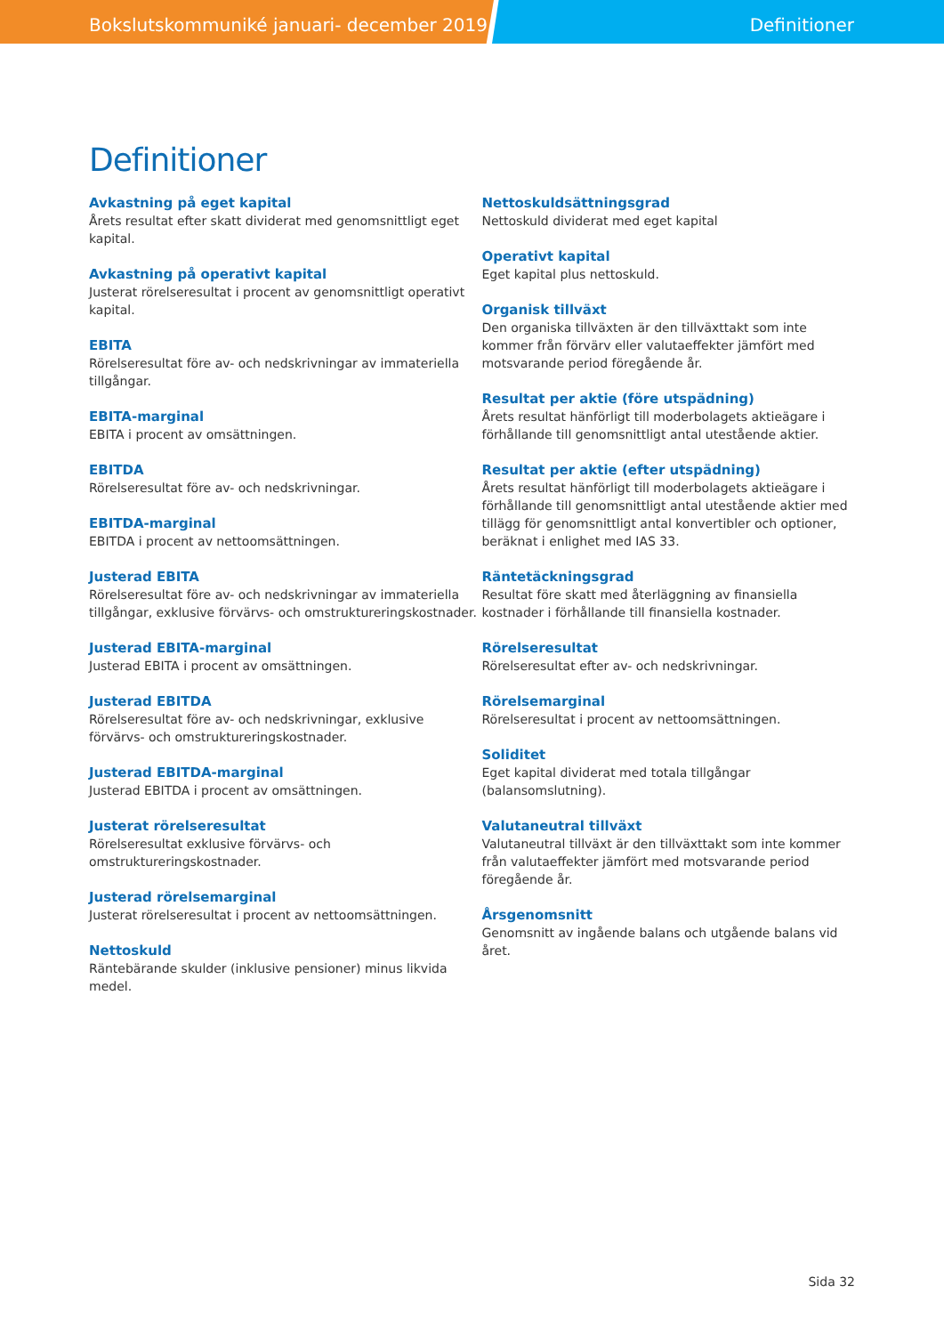Bokslutskommuniké januari- december 2019 Definitioner
Definitioner
Avkastning på eget kapital
Årets resultat efter skatt dividerat med genomsnittligt eget kapital.
Avkastning på operativt kapital
Justerat rörelseresultat i procent av genomsnittligt operativt kapital.
EBITA
Rörelseresultat före av- och nedskrivningar av immateriella tillgångar.
EBITA-marginal
EBITA i procent av omsättningen.
EBITDA
Rörelseresultat före av- och nedskrivningar.
EBITDA-marginal
EBITDA i procent av nettoomsättningen.
Justerad EBITA
Rörelseresultat före av- och nedskrivningar av immateriella tillgångar, exklusive förvärvs- och omstruktureringskostnader.
Justerad EBITA-marginal
Justerad EBITA i procent av omsättningen.
Justerad EBITDA
Rörelseresultat före av- och nedskrivningar, exklusive förvärvs- och omstruktureringskostnader.
Justerad EBITDA-marginal
Justerad EBITDA i procent av omsättningen.
Justerat rörelseresultat
Rörelseresultat exklusive förvärvs- och omstruktureringskostnader.
Justerad rörelsemarginal
Justerat rörelseresultat i procent av nettoomsättningen.
Nettoskuld
Räntebärande skulder (inklusive pensioner) minus likvida medel.
Nettoskuldsättningsgrad
Nettoskuld dividerat med eget kapital
Operativt kapital
Eget kapital plus nettoskuld.
Organisk tillväxt
Den organiska tillväxten är den tillväxttakt som inte kommer från förvärv eller valutaeffekter jämfört med motsvarande period föregående år.
Resultat per aktie (före utspädning)
Årets resultat hänförligt till moderbolagets aktieägare i förhållande till genomsnittligt antal utestående aktier.
Resultat per aktie (efter utspädning)
Årets resultat hänförligt till moderbolagets aktieägare i förhållande till genomsnittligt antal utestående aktier med tillägg för genomsnittligt antal konvertibler och optioner, beräknat i enlighet med IAS 33.
Räntetäckningsgrad
Resultat före skatt med återläggning av finansiella kostnader i förhållande till finansiella kostnader.
Rörelseresultat
Rörelseresultat efter av- och nedskrivningar.
Rörelsemarginal
Rörelseresultat i procent av nettoomsättningen.
Soliditet
Eget kapital dividerat med totala tillgångar (balansomslutning).
Valutaneutral tillväxt
Valutaneutral tillväxt är den tillväxttakt som inte kommer från valutaeffekter jämfört med motsvarande period föregående år.
Årsgenomsnitt
Genomsnitt av ingående balans och utgående balans vid året.
Sida 32